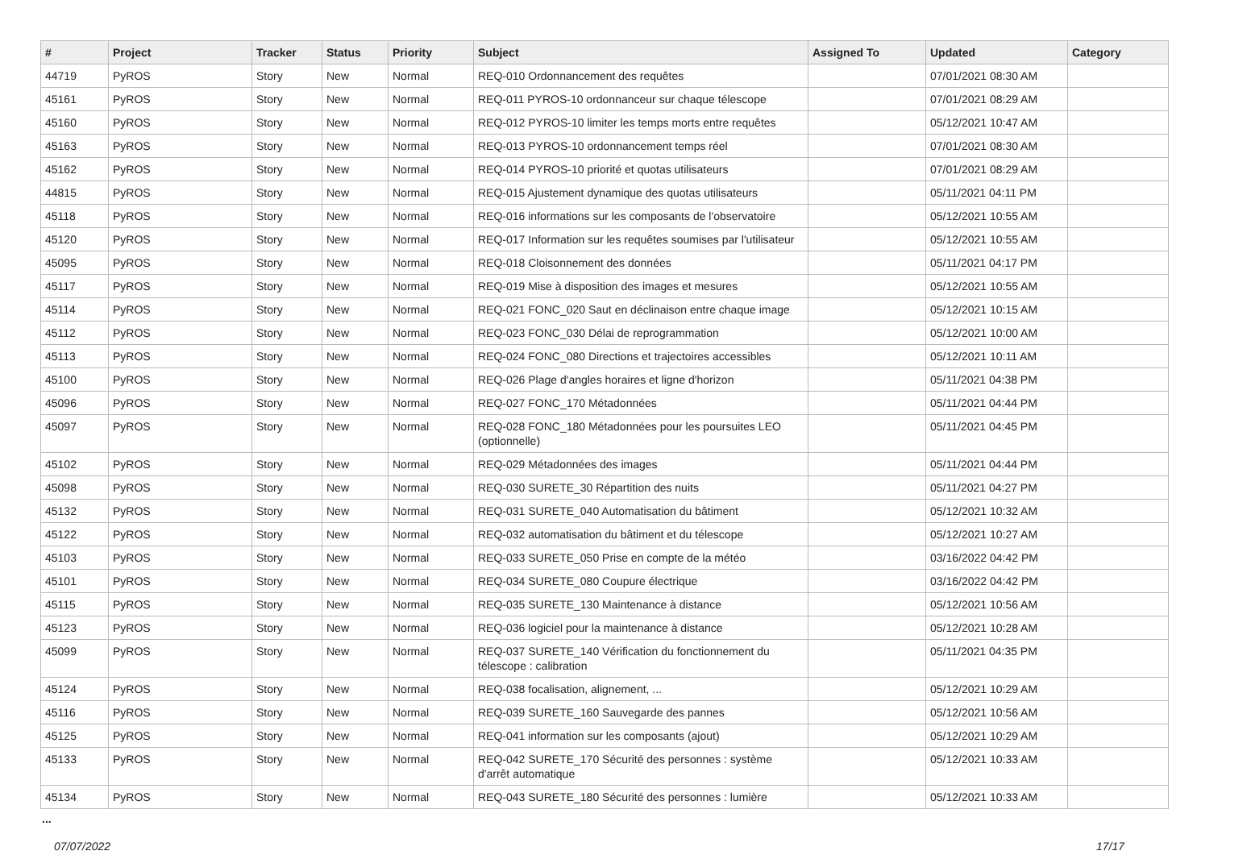| # | Project | Tracker | Status | Priority | Subject | Assigned To | Updated | Category |
| --- | --- | --- | --- | --- | --- | --- | --- | --- |
| 44719 | PyROS | Story | New | Normal | REQ-010 Ordonnancement des requêtes | | 07/01/2021 08:30 AM | |
| 45161 | PyROS | Story | New | Normal | REQ-011 PYROS-10 ordonnanceur sur chaque télescope | | 07/01/2021 08:29 AM | |
| 45160 | PyROS | Story | New | Normal | REQ-012 PYROS-10 limiter les temps morts entre requêtes | | 05/12/2021 10:47 AM | |
| 45163 | PyROS | Story | New | Normal | REQ-013 PYROS-10 ordonnancement temps réel | | 07/01/2021 08:30 AM | |
| 45162 | PyROS | Story | New | Normal | REQ-014 PYROS-10 priorité et quotas utilisateurs | | 07/01/2021 08:29 AM | |
| 44815 | PyROS | Story | New | Normal | REQ-015 Ajustement dynamique des quotas utilisateurs | | 05/11/2021 04:11 PM | |
| 45118 | PyROS | Story | New | Normal | REQ-016 informations sur les composants de l'observatoire | | 05/12/2021 10:55 AM | |
| 45120 | PyROS | Story | New | Normal | REQ-017 Information sur les requêtes soumises par l'utilisateur | | 05/12/2021 10:55 AM | |
| 45095 | PyROS | Story | New | Normal | REQ-018 Cloisonnement des données | | 05/11/2021 04:17 PM | |
| 45117 | PyROS | Story | New | Normal | REQ-019 Mise à disposition des images et mesures | | 05/12/2021 10:55 AM | |
| 45114 | PyROS | Story | New | Normal | REQ-021 FONC_020 Saut en déclinaison entre chaque image | | 05/12/2021 10:15 AM | |
| 45112 | PyROS | Story | New | Normal | REQ-023 FONC_030 Délai de reprogrammation | | 05/12/2021 10:00 AM | |
| 45113 | PyROS | Story | New | Normal | REQ-024 FONC_080 Directions et trajectoires accessibles | | 05/12/2021 10:11 AM | |
| 45100 | PyROS | Story | New | Normal | REQ-026 Plage d'angles horaires et ligne d'horizon | | 05/11/2021 04:38 PM | |
| 45096 | PyROS | Story | New | Normal | REQ-027 FONC_170 Métadonnées | | 05/11/2021 04:44 PM | |
| 45097 | PyROS | Story | New | Normal | REQ-028 FONC_180 Métadonnées pour les poursuites LEO (optionnelle) | | 05/11/2021 04:45 PM | |
| 45102 | PyROS | Story | New | Normal | REQ-029 Métadonnées des images | | 05/11/2021 04:44 PM | |
| 45098 | PyROS | Story | New | Normal | REQ-030 SURETE_30 Répartition des nuits | | 05/11/2021 04:27 PM | |
| 45132 | PyROS | Story | New | Normal | REQ-031 SURETE_040 Automatisation du bâtiment | | 05/12/2021 10:32 AM | |
| 45122 | PyROS | Story | New | Normal | REQ-032 automatisation du bâtiment et du télescope | | 05/12/2021 10:27 AM | |
| 45103 | PyROS | Story | New | Normal | REQ-033 SURETE_050 Prise en compte de la météo | | 03/16/2022 04:42 PM | |
| 45101 | PyROS | Story | New | Normal | REQ-034 SURETE_080 Coupure électrique | | 03/16/2022 04:42 PM | |
| 45115 | PyROS | Story | New | Normal | REQ-035 SURETE_130 Maintenance à distance | | 05/12/2021 10:56 AM | |
| 45123 | PyROS | Story | New | Normal | REQ-036 logiciel pour la maintenance à distance | | 05/12/2021 10:28 AM | |
| 45099 | PyROS | Story | New | Normal | REQ-037 SURETE_140 Vérification du fonctionnement du télescope : calibration | | 05/11/2021 04:35 PM | |
| 45124 | PyROS | Story | New | Normal | REQ-038 focalisation, alignement, ... | | 05/12/2021 10:29 AM | |
| 45116 | PyROS | Story | New | Normal | REQ-039 SURETE_160 Sauvegarde des pannes | | 05/12/2021 10:56 AM | |
| 45125 | PyROS | Story | New | Normal | REQ-041 information sur les composants (ajout) | | 05/12/2021 10:29 AM | |
| 45133 | PyROS | Story | New | Normal | REQ-042 SURETE_170 Sécurité des personnes : système d'arrêt automatique | | 05/12/2021 10:33 AM | |
| 45134 | PyROS | Story | New | Normal | REQ-043 SURETE_180 Sécurité des personnes : lumière | | 05/12/2021 10:33 AM | |
...
07/07/2022 17/17